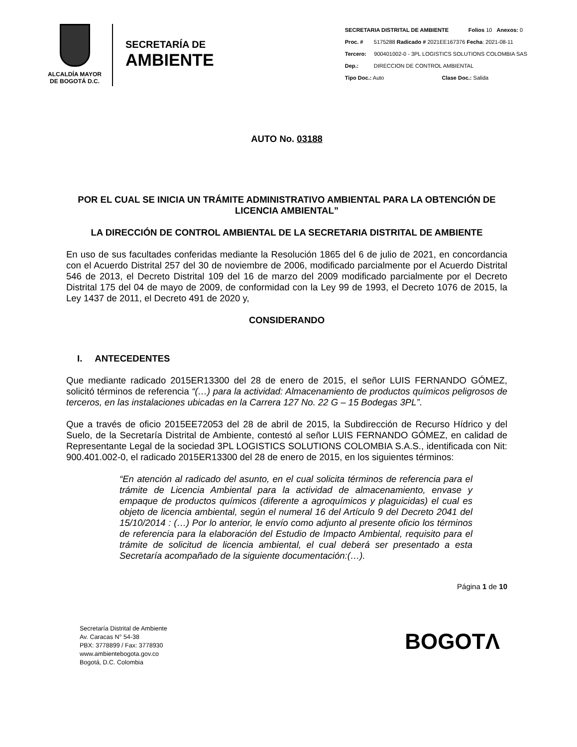ALCALDÍA MAYOR
DE BOGOTÁ D.C.
SECRETARÍA DE
AMBIENTE
SECRETARIA DISTRITAL DE AMBIENTE Folios 10 Anexos: 0
Proc. # 5175288 Radicado # 2021EE167376 Fecha: 2021-08-11
Tercero: 900401002-0 - 3PL LOGISTICS SOLUTIONS COLOMBIA SAS
Dep.: DIRECCION DE CONTROL AMBIENTAL
Tipo Doc.: Auto Clase Doc.: Salida
AUTO No. 03188
POR EL CUAL SE INICIA UN TRÁMITE ADMINISTRATIVO AMBIENTAL PARA LA OBTENCIÓN DE LICENCIA AMBIENTAL”
LA DIRECCIÓN DE CONTROL AMBIENTAL DE LA SECRETARIA DISTRITAL DE AMBIENTE
En uso de sus facultades conferidas mediante la Resolución 1865 del 6 de julio de 2021, en concordancia con el Acuerdo Distrital 257 del 30 de noviembre de 2006, modificado parcialmente por el Acuerdo Distrital 546 de 2013, el Decreto Distrital 109 del 16 de marzo del 2009 modificado parcialmente por el Decreto Distrital 175 del 04 de mayo de 2009, de conformidad con la Ley 99 de 1993, el Decreto 1076 de 2015, la Ley 1437 de 2011, el Decreto 491 de 2020 y,
CONSIDERANDO
I. ANTECEDENTES
Que mediante radicado 2015ER13300 del 28 de enero de 2015, el señor LUIS FERNANDO GÓMEZ, solicitó términos de referencia “(…) para la actividad: Almacenamiento de productos químicos peligrosos de terceros, en las instalaciones ubicadas en la Carrera 127 No. 22 G – 15 Bodegas 3PL”.
Que a través de oficio 2015EE72053 del 28 de abril de 2015, la Subdirección de Recurso Hídrico y del Suelo, de la Secretaría Distrital de Ambiente, contestó al señor LUIS FERNANDO GÓMEZ, en calidad de Representante Legal de la sociedad 3PL LOGISTICS SOLUTIONS COLOMBIA S.A.S., identificada con Nit: 900.401.002-0, el radicado 2015ER13300 del 28 de enero de 2015, en los siguientes términos:
“En atención al radicado del asunto, en el cual solicita términos de referencia para el trámite de Licencia Ambiental para la actividad de almacenamiento, envase y empaque de productos químicos (diferente a agroquímicos y plaguicidas) el cual es objeto de licencia ambiental, según el numeral 16 del Artículo 9 del Decreto 2041 del 15/10/2014 : (…) Por lo anterior, le envío como adjunto al presente oficio los términos de referencia para la elaboración del Estudio de Impacto Ambiental, requisito para el trámite de solicitud de licencia ambiental, el cual deberá ser presentado a esta Secretaría acompañado de la siguiente documentación:(…).
Página 1 de 10
Secretaría Distrital de Ambiente
Av. Caracas N° 54-38
PBX: 3778899 / Fax: 3778930
www.ambientebogota.gov.co
Bogotá, D.C. Colombia
BOGOTΛ